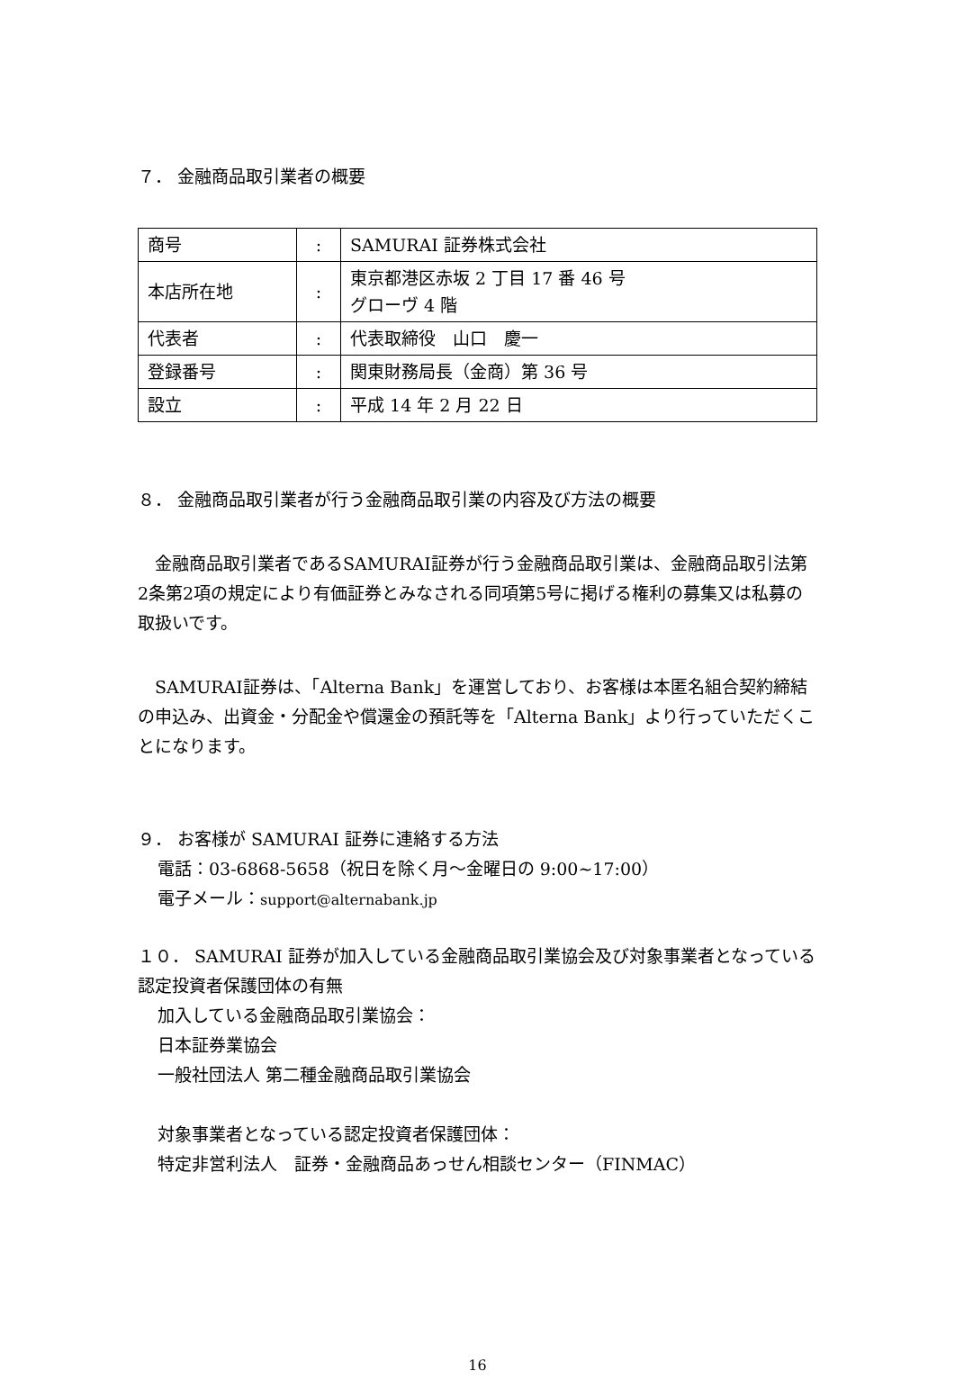７． 金融商品取引業者の概要
| 商号 | : | SAMURAI 証券株式会社 |
| 本店所在地 | : | 東京都港区赤坂 2 丁目 17 番 46 号 グローヴ 4 階 |
| 代表者 | : | 代表取締役 山口 慶一 |
| 登録番号 | : | 関東財務局長（金商）第 36 号 |
| 設立 | : | 平成 14 年 2 月 22 日 |
８． 金融商品取引業者が行う金融商品取引業の内容及び方法の概要
　金融商品取引業者であるSAMURAI証券が行う金融商品取引業は、金融商品取引法第2条第2項の規定により有価証券とみなされる同項第5号に掲げる権利の募集又は私募の取扱いです。
　SAMURAI証券は、「Alterna Bank」を運営しており、お客様は本匿名組合契約締結の申込み、出資金・分配金や償還金の預託等を「Alterna Bank」より行っていただくことになります。
９． お客様が SAMURAI 証券に連絡する方法
電話：03-6868-5658（祝日を除く月～金曜日の 9:00~17:00）
電子メール：support@alternabank.jp
１０． SAMURAI 証券が加入している金融商品取引業協会及び対象事業者となっている認定投資者保護団体の有無
加入している金融商品取引業協会：
日本証券業協会
一般社団法人 第二種金融商品取引業協会
対象事業者となっている認定投資者保護団体：
特定非営利法人　証券・金融商品あっせん相談センター（FINMAC）
16